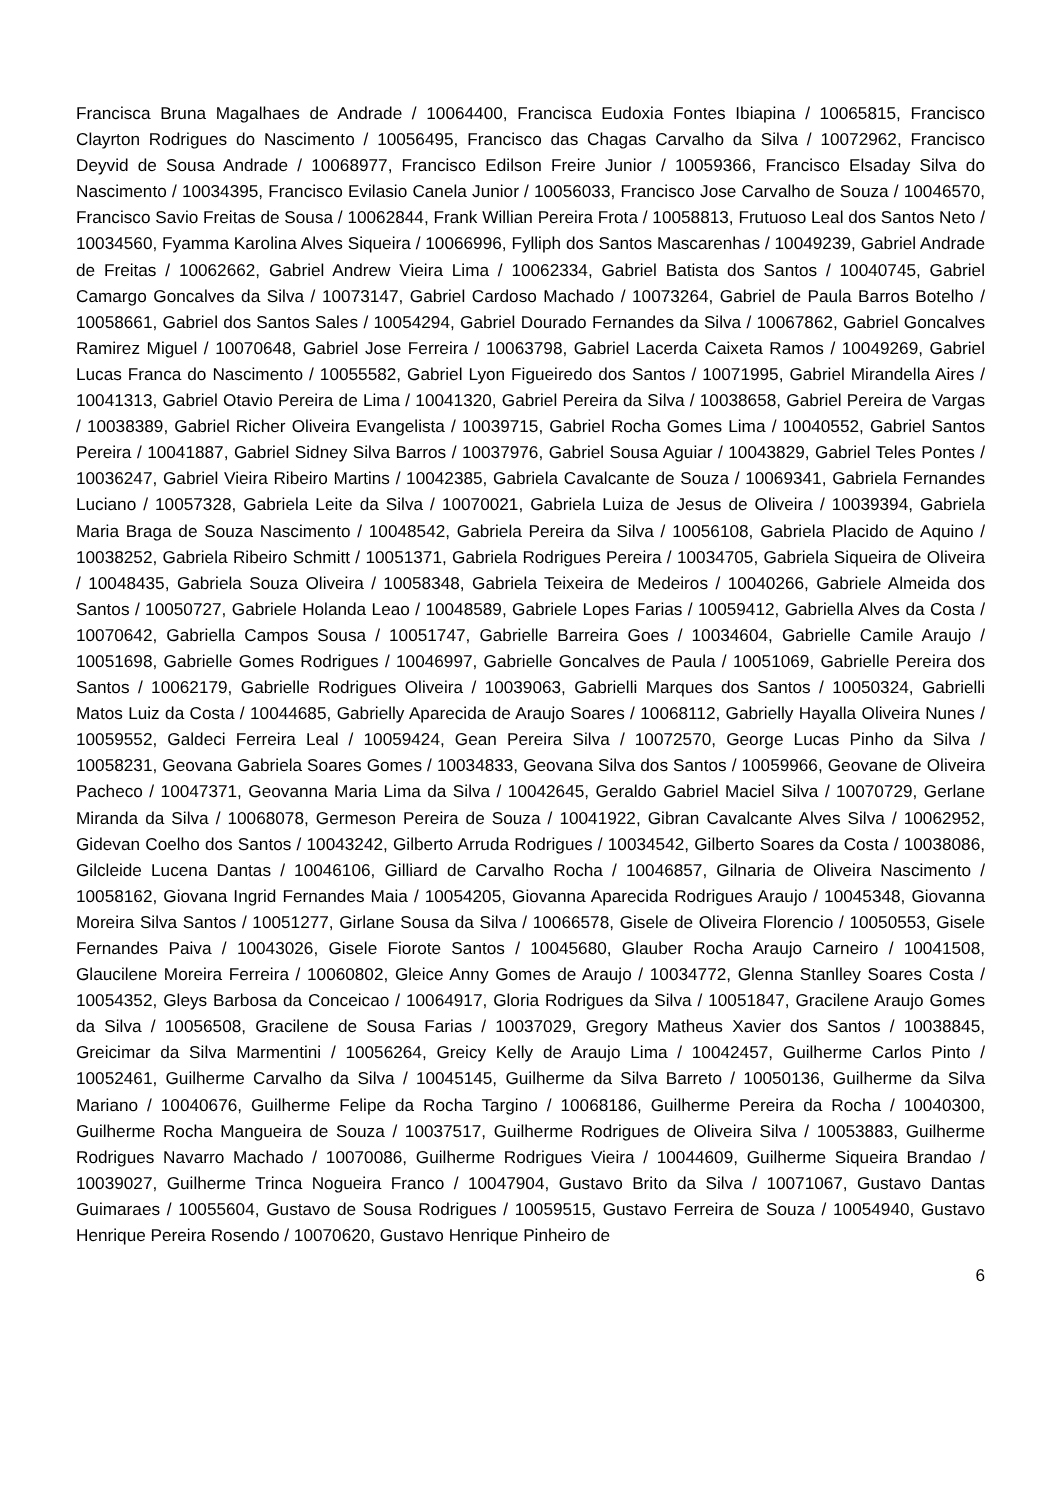Francisca Bruna Magalhaes de Andrade / 10064400, Francisca Eudoxia Fontes Ibiapina / 10065815, Francisco Clayrton Rodrigues do Nascimento / 10056495, Francisco das Chagas Carvalho da Silva / 10072962, Francisco Deyvid de Sousa Andrade / 10068977, Francisco Edilson Freire Junior / 10059366, Francisco Elsaday Silva do Nascimento / 10034395, Francisco Evilasio Canela Junior / 10056033, Francisco Jose Carvalho de Souza / 10046570, Francisco Savio Freitas de Sousa / 10062844, Frank Willian Pereira Frota / 10058813, Frutuoso Leal dos Santos Neto / 10034560, Fyamma Karolina Alves Siqueira / 10066996, Fylliph dos Santos Mascarenhas / 10049239, Gabriel Andrade de Freitas / 10062662, Gabriel Andrew Vieira Lima / 10062334, Gabriel Batista dos Santos / 10040745, Gabriel Camargo Goncalves da Silva / 10073147, Gabriel Cardoso Machado / 10073264, Gabriel de Paula Barros Botelho / 10058661, Gabriel dos Santos Sales / 10054294, Gabriel Dourado Fernandes da Silva / 10067862, Gabriel Goncalves Ramirez Miguel / 10070648, Gabriel Jose Ferreira / 10063798, Gabriel Lacerda Caixeta Ramos / 10049269, Gabriel Lucas Franca do Nascimento / 10055582, Gabriel Lyon Figueiredo dos Santos / 10071995, Gabriel Mirandella Aires / 10041313, Gabriel Otavio Pereira de Lima / 10041320, Gabriel Pereira da Silva / 10038658, Gabriel Pereira de Vargas / 10038389, Gabriel Richer Oliveira Evangelista / 10039715, Gabriel Rocha Gomes Lima / 10040552, Gabriel Santos Pereira / 10041887, Gabriel Sidney Silva Barros / 10037976, Gabriel Sousa Aguiar / 10043829, Gabriel Teles Pontes / 10036247, Gabriel Vieira Ribeiro Martins / 10042385, Gabriela Cavalcante de Souza / 10069341, Gabriela Fernandes Luciano / 10057328, Gabriela Leite da Silva / 10070021, Gabriela Luiza de Jesus de Oliveira / 10039394, Gabriela Maria Braga de Souza Nascimento / 10048542, Gabriela Pereira da Silva / 10056108, Gabriela Placido de Aquino / 10038252, Gabriela Ribeiro Schmitt / 10051371, Gabriela Rodrigues Pereira / 10034705, Gabriela Siqueira de Oliveira / 10048435, Gabriela Souza Oliveira / 10058348, Gabriela Teixeira de Medeiros / 10040266, Gabriele Almeida dos Santos / 10050727, Gabriele Holanda Leao / 10048589, Gabriele Lopes Farias / 10059412, Gabriella Alves da Costa / 10070642, Gabriella Campos Sousa / 10051747, Gabrielle Barreira Goes / 10034604, Gabrielle Camile Araujo / 10051698, Gabrielle Gomes Rodrigues / 10046997, Gabrielle Goncalves de Paula / 10051069, Gabrielle Pereira dos Santos / 10062179, Gabrielle Rodrigues Oliveira / 10039063, Gabrielli Marques dos Santos / 10050324, Gabrielli Matos Luiz da Costa / 10044685, Gabrielly Aparecida de Araujo Soares / 10068112, Gabrielly Hayalla Oliveira Nunes / 10059552, Galdeci Ferreira Leal / 10059424, Gean Pereira Silva / 10072570, George Lucas Pinho da Silva / 10058231, Geovana Gabriela Soares Gomes / 10034833, Geovana Silva dos Santos / 10059966, Geovane de Oliveira Pacheco / 10047371, Geovanna Maria Lima da Silva / 10042645, Geraldo Gabriel Maciel Silva / 10070729, Gerlane Miranda da Silva / 10068078, Germeson Pereira de Souza / 10041922, Gibran Cavalcante Alves Silva / 10062952, Gidevan Coelho dos Santos / 10043242, Gilberto Arruda Rodrigues / 10034542, Gilberto Soares da Costa / 10038086, Gilcleide Lucena Dantas / 10046106, Gilliard de Carvalho Rocha / 10046857, Gilnaria de Oliveira Nascimento / 10058162, Giovana Ingrid Fernandes Maia / 10054205, Giovanna Aparecida Rodrigues Araujo / 10045348, Giovanna Moreira Silva Santos / 10051277, Girlane Sousa da Silva / 10066578, Gisele de Oliveira Florencio / 10050553, Gisele Fernandes Paiva / 10043026, Gisele Fiorote Santos / 10045680, Glauber Rocha Araujo Carneiro / 10041508, Glaucilene Moreira Ferreira / 10060802, Gleice Anny Gomes de Araujo / 10034772, Glenna Stanlley Soares Costa / 10054352, Gleys Barbosa da Conceicao / 10064917, Gloria Rodrigues da Silva / 10051847, Gracilene Araujo Gomes da Silva / 10056508, Gracilene de Sousa Farias / 10037029, Gregory Matheus Xavier dos Santos / 10038845, Greicimar da Silva Marmentini / 10056264, Greicy Kelly de Araujo Lima / 10042457, Guilherme Carlos Pinto / 10052461, Guilherme Carvalho da Silva / 10045145, Guilherme da Silva Barreto / 10050136, Guilherme da Silva Mariano / 10040676, Guilherme Felipe da Rocha Targino / 10068186, Guilherme Pereira da Rocha / 10040300, Guilherme Rocha Mangueira de Souza / 10037517, Guilherme Rodrigues de Oliveira Silva / 10053883, Guilherme Rodrigues Navarro Machado / 10070086, Guilherme Rodrigues Vieira / 10044609, Guilherme Siqueira Brandao / 10039027, Guilherme Trinca Nogueira Franco / 10047904, Gustavo Brito da Silva / 10071067, Gustavo Dantas Guimaraes / 10055604, Gustavo de Sousa Rodrigues / 10059515, Gustavo Ferreira de Souza / 10054940, Gustavo Henrique Pereira Rosendo / 10070620, Gustavo Henrique Pinheiro de
6